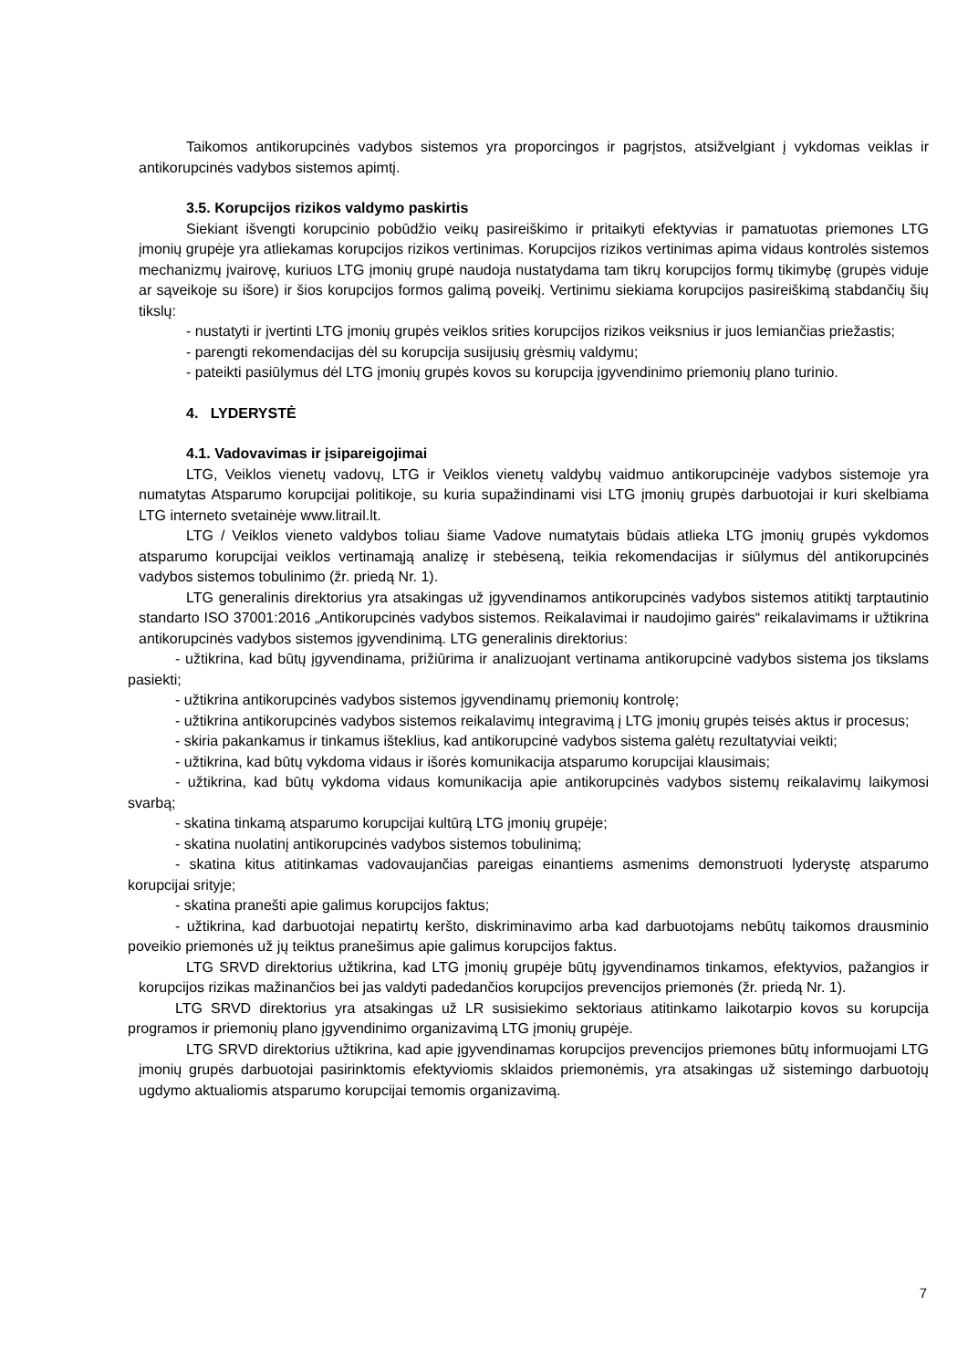Taikomos antikorupcinės vadybos sistemos yra proporcingos ir pagrįstos, atsižvelgiant į vykdomas veiklas ir antikorupcinės vadybos sistemos apimtį.
3.5. Korupcijos rizikos valdymo paskirtis
Siekiant išvengti korupcinio pobūdžio veikų pasireiškimo ir pritaikyti efektyvias ir pamatuotas priemones LTG įmonių grupėje yra atliekamas korupcijos rizikos vertinimas. Korupcijos rizikos vertinimas apima vidaus kontrolės sistemos mechanizmų įvairovę, kuriuos LTG įmonių grupė naudoja nustatydama tam tikrų korupcijos formų tikimybę (grupės viduje ar sąveikoje su išore) ir šios korupcijos formos galimą poveikį. Vertinimu siekiama korupcijos pasireiškimą stabdančių šių tikslų:
- nustatyti ir įvertinti LTG įmonių grupės veiklos srities korupcijos rizikos veiksnius ir juos lemiančias priežastis;
- parengti rekomendacijas dėl su korupcija susijusių grėsmių valdymu;
- pateikti pasiūlymus dėl LTG įmonių grupės kovos su korupcija įgyvendinimo priemonių plano turinio.
4. LYDERYSTĖ
4.1. Vadovavimas ir įsipareigojimai
LTG, Veiklos vienetų vadovų, LTG ir Veiklos vienetų valdybų vaidmuo antikorupcinėje vadybos sistemoje yra numatytas Atsparumo korupcijai politikoje, su kuria supažindinami visi LTG įmonių grupės darbuotojai ir kuri skelbiama LTG interneto svetainėje www.litrail.lt.
LTG / Veiklos vieneto valdybos toliau šiame Vadove numatytais būdais atlieka LTG įmonių grupės vykdomos atsparumo korupcijai veiklos vertinamąją analizę ir stebėseną, teikia rekomendacijas ir siūlymus dėl antikorupcinės vadybos sistemos tobulinimo (žr. priedą Nr. 1).
LTG generalinis direktorius yra atsakingas už įgyvendinamos antikorupcinės vadybos sistemos atitiktį tarptautinio standarto ISO 37001:2016 „Antikorupcinės vadybos sistemos. Reikalavimai ir naudojimo gairės“ reikalavimams ir užtikrina antikorupcinės vadybos sistemos įgyvendinimą. LTG generalinis direktorius:
- užtikrina, kad būtų įgyvendinama, prižiūrima ir analizuojant vertinama antikorupcinė vadybos sistema jos tikslams pasiekti;
- užtikrina antikorupcinės vadybos sistemos įgyvendinamų priemonių kontrolę;
- užtikrina antikorupcinės vadybos sistemos reikalavimų integravimą į LTG įmonių grupės teisės aktus ir procesus;
- skiria pakankamus ir tinkamus išteklius, kad antikorupcinė vadybos sistema galėtų rezultatyviai veikti;
- užtikrina, kad būtų vykdoma vidaus ir išorės komunikacija atsparumo korupcijai klausimais;
- užtikrina, kad būtų vykdoma vidaus komunikacija apie antikorupcinės vadybos sistemų reikalavimų laikymosi svarbą;
- skatina tinkamą atsparumo korupcijai kultūrą LTG įmonių grupėje;
- skatina nuolatinį antikorupcinės vadybos sistemos tobulinimą;
- skatina kitus atitinkamas vadovaujančias pareigas einantiems asmenims demonstruoti lyderystę atsparumo korupcijai srityje;
- skatina pranešti apie galimus korupcijos faktus;
- užtikrina, kad darbuotojai nepatirtų keršto, diskriminavimo arba kad darbuotojams nebūtų taikomos drausminio poveikio priemonės už jų teiktus pranešimus apie galimus korupcijos faktus.
LTG SRVD direktorius užtikrina, kad LTG įmonių grupėje būtų įgyvendinamos tinkamos, efektyvios, pažangios ir korupcijos rizikas mažinančios bei jas valdyti padedančios korupcijos prevencijos priemonės (žr. priedą Nr. 1).
LTG SRVD direktorius yra atsakingas už LR susisiekimo sektoriaus atitinkamo laikotarpio kovos su korupcija programos ir priemonių plano įgyvendinimo organizavimą LTG įmonių grupėje.
LTG SRVD direktorius užtikrina, kad apie įgyvendinamas korupcijos prevencijos priemones būtų informuojami LTG įmonių grupės darbuotojai pasirinktomis efektyviomis sklaidos priemonėmis, yra atsakingas už sistemingo darbuotojų ugdymo aktualiomis atsparumo korupcijai temomis organizavimą.
7